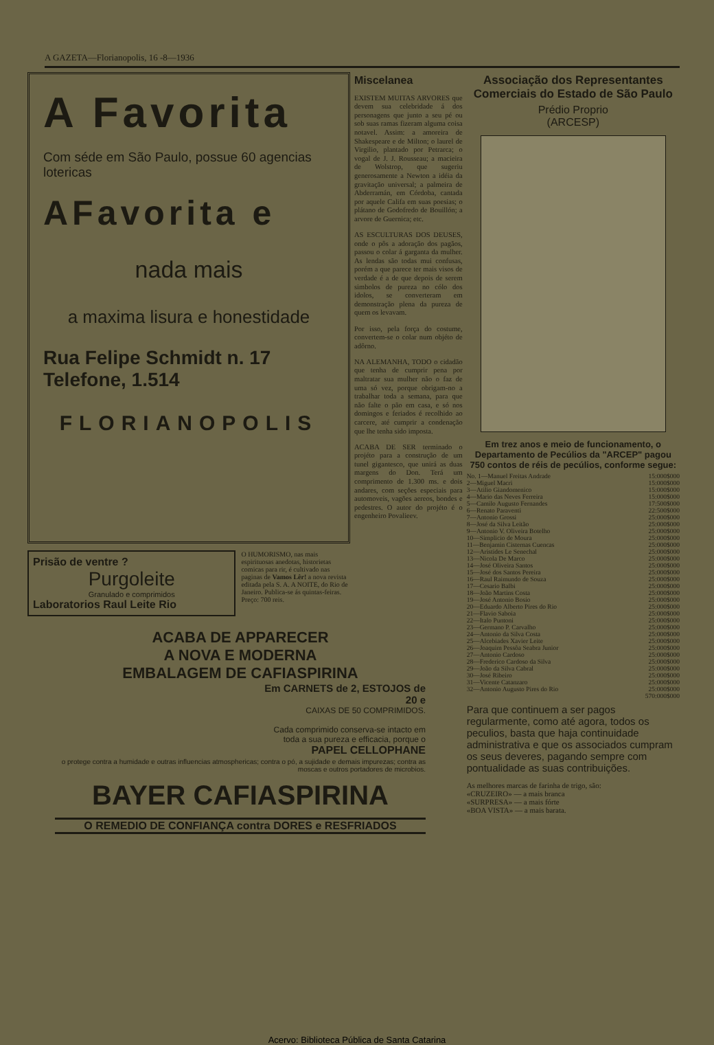A GAZETA—Florianopolis, 16 -8—1936
A Favorita
Com séde em São Paulo, possue 60 agencias lotericas
AFavorita e
nada mais
a maxima lisura e honestidade
Rua Felipe Schmidt n. 17
Telefone, 1.514
FLORIANOPOLIS
Prisão de ventre ?
Purgoleite
Granulado e comprimidos
Laboratorios Raul Leite Rio
O HUMORISMO, nas mais espirituosas anedotas, historietas comicas para rir, é cultivado nas paginas de Vamos Lêr! a nova revista editada pela S. A. A NOITE, do Rio de Janeiro. Publica-se ás quintas-feiras. Preço: 700 reis.
Miscelanea
EXISTEM MUITAS ARVORES que devem sua celebridade á dos personagens que junto a seu pé ou sob suas ramas fizeram alguma coisa notavel. Assim: a amoreira de Shakespeare e de Milton; o laurel de Virgilio, plantado por Petrarca; o vogal de J. J. Rousseau; a macieira de Wolstrop, que sugeriu generosamente a Newton a idéia da gravitação universal; a palmeira de Abderramán, em Córdoba, cantada por aquele Califa em suas poesias; o plátano de Godofredo de Bouillón; a arvore de Guernica; etc.
AS ESCULTURAS DOS DEUSES, onde o pôs a adoração dos pagãos, passou o colar á garganta da mulher. As lendas são todas mui confusas, porém a que parece ter mais visos de verdade é a de que depois de serem simbolos de pureza no cólo dos idolos, se converteram em demonstração plena da pureza de quem os levavam.
Por isso, pela força do costume, convertem-se o colar num objéto de adôrno.
NA ALEMANHA, TODO o cidadão que tenha de cumprir pena por maltratar sua mulher não o faz de uma só vez, porque obrigam-no a trabalhar toda a semana, para que não falte o pão em casa, e só nos domingos e feriados é recolhido ao carcere, até cumprir a condenação que lhe tenha sido imposta.
ACABA DE SER terminado o projéto para a construção de um tunel gigantesco, que unirá as duas margens do Don. Terá um comprimento de 1.300 ms. e dois andares, com seções especiais para automoveis, vagões aereos, bondes e pedestres. O autor do projéto é o engenheiro Povalieev.
Associação dos Representantes Comerciais do Estado de São Paulo
Prédio Proprio
(ARCESP)
Em trez anos e meio de funcionamento, o Departamento de Pecúlios da "ARCEP" pagou 750 contos de réis de pecúlios, conforme segue:
| No. 1—Manuel Freitas Andrade | 15:000$000 |
| 2—Miguel Macri | 15:000$000 |
| 3—Atilio Giandomenico | 15:000$000 |
| 4—Mario das Neves Ferreira | 15:000$000 |
| 5—Camilo Augusto Fernandes | 17:500$000 |
| 6—Renato Paraventi | 22:500$000 |
| 7—Antonio Grossi | 25:000$000 |
| 8—José da Silva Leitão | 25:000$000 |
| 9—Antonio V. Oliveira Botelho | 25:000$000 |
| 10—Simplicio de Moura | 25:000$000 |
| 11—Benjamin Cisternas Cuencas | 25:000$000 |
| 12—Aristides Le Senechal | 25:000$000 |
| 13—Nicola De Marco | 25:000$000 |
| 14—José Oliveira Santos | 25:000$000 |
| 15—José dos Santos Pereira | 25:000$000 |
| 16—Raul Raimundo de Souza | 25:000$000 |
| 17—Cesario Balbi | 25:000$000 |
| 18—João Martins Costa | 25:000$000 |
| 19—José Antonio Bosio | 25:000$000 |
| 20—Eduardo Alberto Pires do Rio | 25:000$000 |
| 21—Flavio Saboia | 25:000$000 |
| 22—Italo Puntoni | 25:000$000 |
| 23—Germano P. Carvalho | 25:000$000 |
| 24—Antonio da Silva Costa | 25:000$000 |
| 25—Alcebiades Xavier Leite | 25:000$000 |
| 26—Joaquim Pessôa Seabra Junior | 25:000$000 |
| 27—Antonio Cardoso | 25:000$000 |
| 28—Frederico Cardoso da Silva | 25:000$000 |
| 29—João da Silva Cabral | 25:000$000 |
| 30—José Ribeiro | 25:000$000 |
| 31—Vicente Catanzaro | 25:000$000 |
| 32—Antonio Augusto Pires do Rio | 25:000$000 |
| | 570:000$000 |
Para que continuem a ser pagos regularmente, como até agora, todos os peculios, basta que haja continuidade administrativa e que os associados cumpram os seus deveres, pagando sempre com pontualidade as suas contribuições.
As melhores marcas de farinha de trigo, são:
«CRUZEIRO» — a mais branca
«SURPRESA» — a mais fórte
«BOA VISTA» — a mais barata.
ACABA DE APPARECER
A NOVA E MODERNA
EMBALAGEM DE CAFIASPIRINA
Em CARNETS de 2, ESTOJOS de 20 e
CAIXAS DE 50 COMPRIMIDOS.
Cada comprimido conserva-se intacto em toda a sua pureza e efficacia, porque o
PAPEL CELLOPHANE
o protege contra a humidade e outras influencias atmosphericas; contra o pó, a sujidade e demais impurezas; contra as moscas e outros portadores de microbios.
BAYER CAFIASPIRINA
O REMEDIO DE CONFIANÇA contra DORES e RESFRIADOS
Acervo: Biblioteca Pública de Santa Catarina